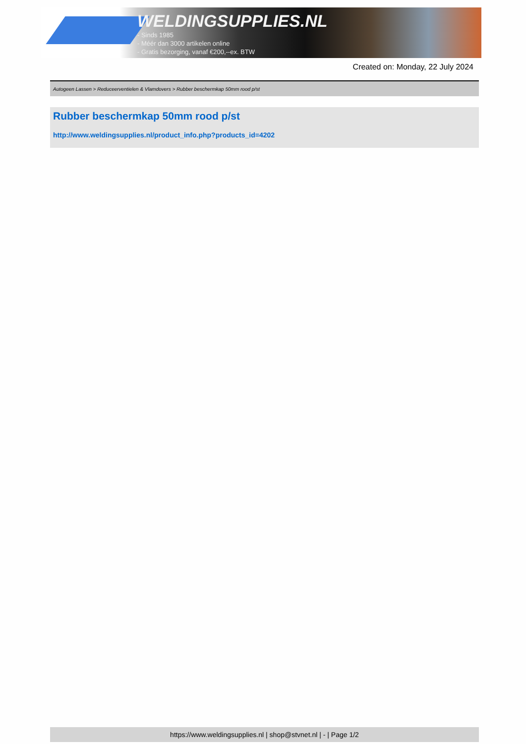WELDINGSUPPLIES.NL
- Sinds 1985
- Méér dan 3000 artikelen online
- Gratis bezorging, vanaf €200,--ex. BTW
Created on: Monday, 22 July 2024
Autogeen Lassen > Reduceerventielen & Vlamdovers > Rubber beschermkap 50mm rood p/st
Rubber beschermkap 50mm rood p/st
http://www.weldingsupplies.nl/product_info.php?products_id=4202
https://www.weldingsupplies.nl | shop@stvnet.nl | - | Page 1/2